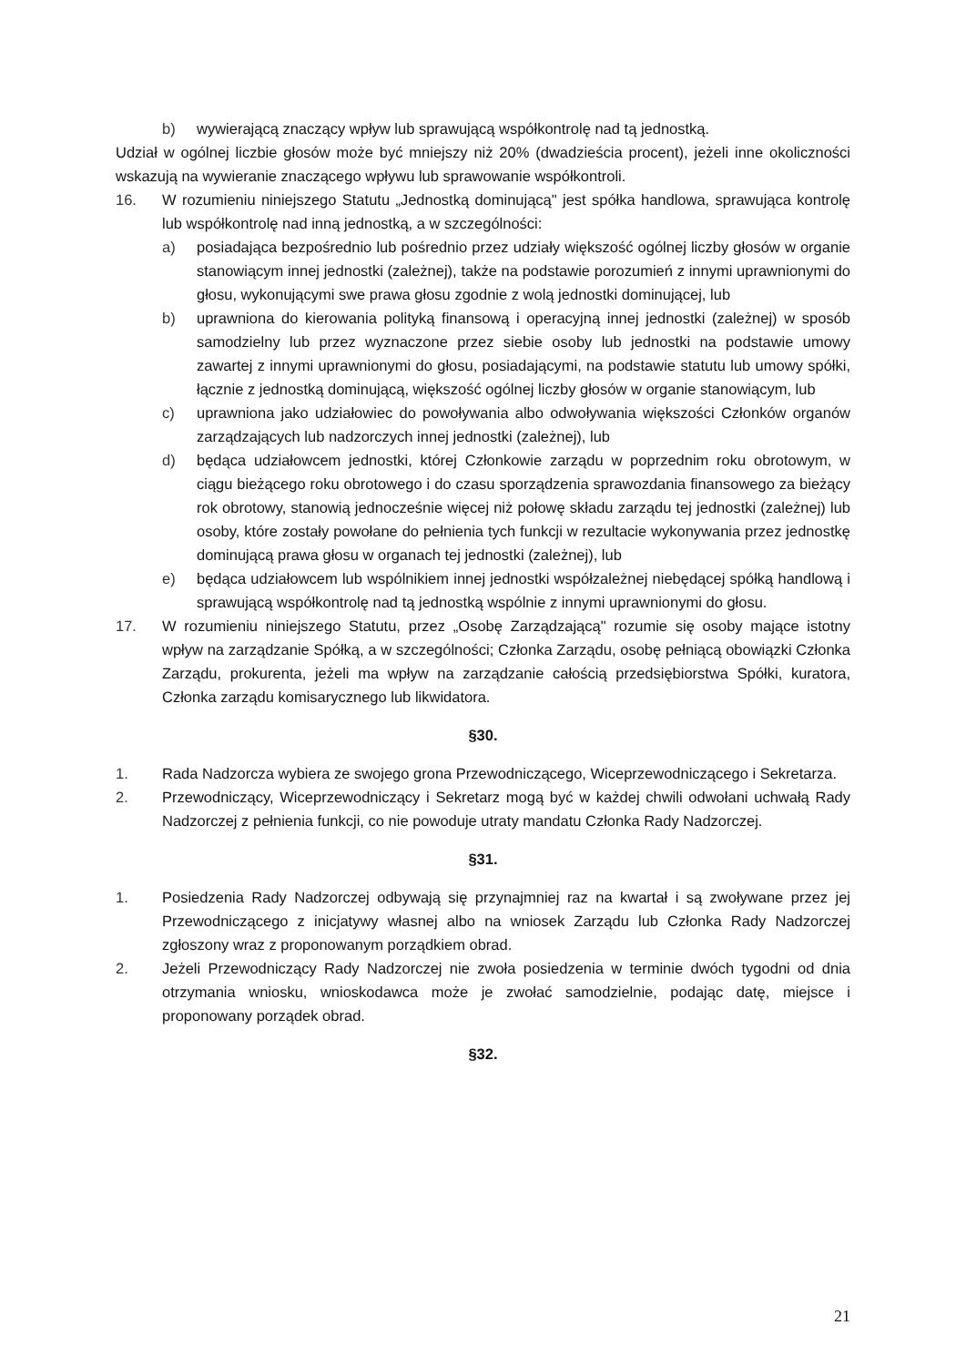b) wywierającą znaczący wpływ lub sprawującą współkontrolę nad tą jednostką.
Udział w ogólnej liczbie głosów może być mniejszy niż 20% (dwadzieścia procent), jeżeli inne okoliczności wskazują na wywieranie znaczącego wpływu lub sprawowanie współkontroli.
16. W rozumieniu niniejszego Statutu „Jednostką dominującą" jest spółka handlowa, sprawująca kontrolę lub współkontrolę nad inną jednostką, a w szczególności:
a) posiadająca bezpośrednio lub pośrednio przez udziały większość ogólnej liczby głosów w organie stanowiącym innej jednostki (zależnej), także na podstawie porozumień z innymi uprawnionymi do głosu, wykonującymi swe prawa głosu zgodnie z wolą jednostki dominującej, lub
b) uprawniona do kierowania polityką finansową i operacyjną innej jednostki (zależnej) w sposób samodzielny lub przez wyznaczone przez siebie osoby lub jednostki na podstawie umowy zawartej z innymi uprawnionymi do głosu, posiadającymi, na podstawie statutu lub umowy spółki, łącznie z jednostką dominującą, większość ogólnej liczby głosów w organie stanowiącym, lub
c) uprawniona jako udziałowiec do powoływania albo odwoływania większości Członków organów zarządzających lub nadzorczych innej jednostki (zależnej), lub
d) będąca udziałowcem jednostki, której Członkowie zarządu w poprzednim roku obrotowym, w ciągu bieżącego roku obrotowego i do czasu sporządzenia sprawozdania finansowego za bieżący rok obrotowy, stanowią jednocześnie więcej niż połowę składu zarządu tej jednostki (zależnej) lub osoby, które zostały powołane do pełnienia tych funkcji w rezultacie wykonywania przez jednostkę dominującą prawa głosu w organach tej jednostki (zależnej), lub
e) będąca udziałowcem lub wspólnikiem innej jednostki współzależnej niebędącej spółką handlową i sprawującą współkontrolę nad tą jednostką wspólnie z innymi uprawnionymi do głosu.
17. W rozumieniu niniejszego Statutu, przez „Osobę Zarządzającą" rozumie się osoby mające istotny wpływ na zarządzanie Spółką, a w szczególności; Członka Zarządu, osobę pełniącą obowiązki Członka Zarządu, prokurenta, jeżeli ma wpływ na zarządzanie całością przedsiębiorstwa Spółki, kuratora, Członka zarządu komisarycznego lub likwidatora.
§30.
1. Rada Nadzorcza wybiera ze swojego grona Przewodniczącego, Wiceprzewodniczącego i Sekretarza.
2. Przewodniczący, Wiceprzewodniczący i Sekretarz mogą być w każdej chwili odwołani uchwałą Rady Nadzorczej z pełnienia funkcji, co nie powoduje utraty mandatu Członka Rady Nadzorczej.
§31.
1. Posiedzenia Rady Nadzorczej odbywają się przynajmniej raz na kwartał i są zwoływane przez jej Przewodniczącego z inicjatywy własnej albo na wniosek Zarządu lub Członka Rady Nadzorczej zgłoszony wraz z proponowanym porządkiem obrad.
2. Jeżeli Przewodniczący Rady Nadzorczej nie zwoła posiedzenia w terminie dwóch tygodni od dnia otrzymania wniosku, wnioskodawca może je zwołać samodzielnie, podając datę, miejsce i proponowany porządek obrad.
§32.
21